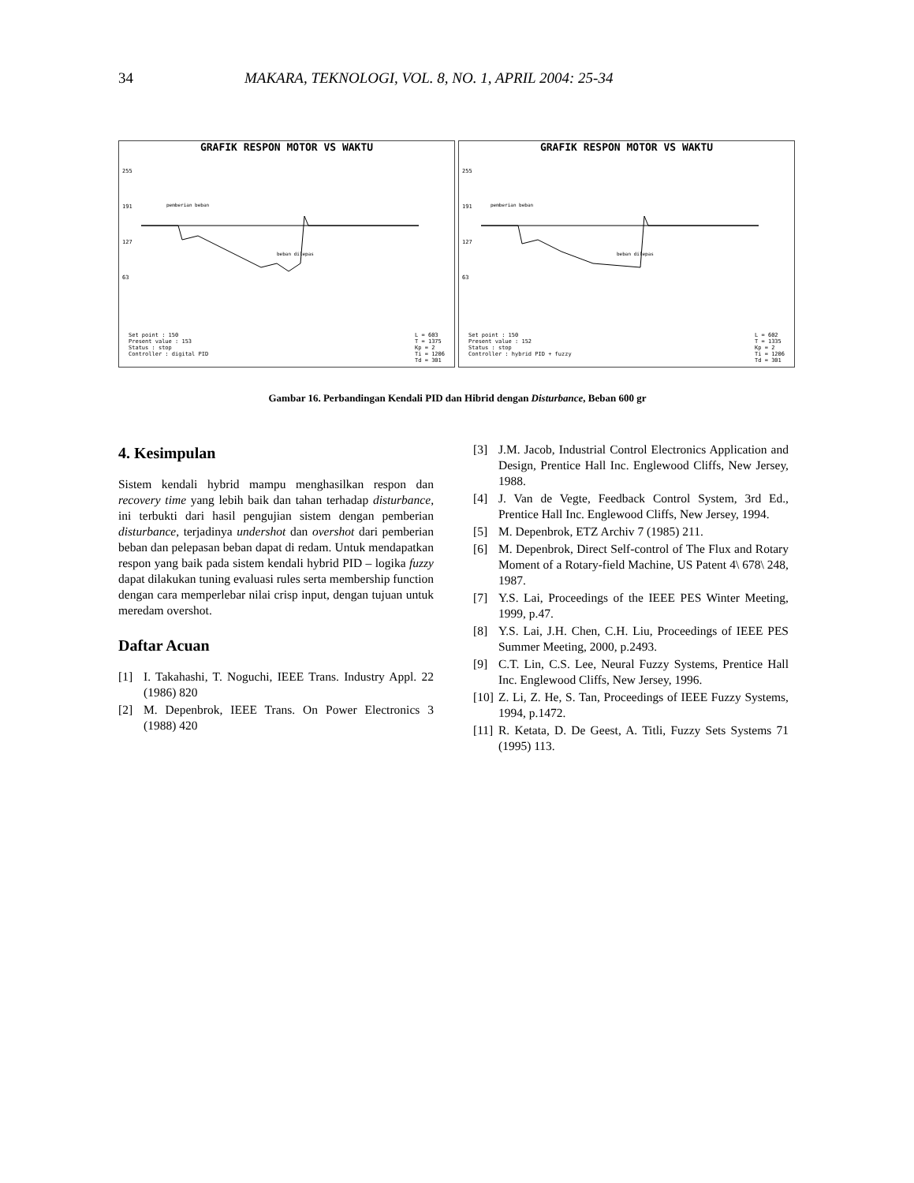34 MAKARA, TEKNOLOGI, VOL. 8, NO. 1, APRIL 2004: 25-34
GRAFIK RESPON MOTOR VS WAKTU
255
191
127
63
pemberian beban
beban dilepas
Set point : 150
Present value : 153
Status : stop
Controller : digital PID
L = 603
T = 1375
Kp = 2
Ti = 1206
Td = 301
GRAFIK RESPON MOTOR VS WAKTU
255
191
127
63
pemberian beban
beban dilepas
Set point : 150
Present value : 152
Status : stop
Controller : hybrid PID + fuzzy
L = 602
T = 1335
Kp = 2
Ti = 1206
Td = 301
Gambar 16. Perbandingan Kendali PID dan Hibrid dengan Disturbance, Beban 600 gr
4. Kesimpulan
Sistem kendali hybrid mampu menghasilkan respon dan recovery time yang lebih baik dan tahan terhadap disturbance, ini terbukti dari hasil pengujian sistem dengan pemberian disturbance, terjadinya undershot dan overshot dari pemberian beban dan pelepasan beban dapat di redam. Untuk mendapatkan respon yang baik pada sistem kendali hybrid PID – logika fuzzy dapat dilakukan tuning evaluasi rules serta membership function dengan cara memperlebar nilai crisp input, dengan tujuan untuk meredam overshot.
Daftar Acuan
[1] I. Takahashi, T. Noguchi, IEEE Trans. Industry Appl. 22 (1986) 820
[2] M. Depenbrok, IEEE Trans. On Power Electronics 3 (1988) 420
[3] J.M. Jacob, Industrial Control Electronics Application and Design, Prentice Hall Inc. Englewood Cliffs, New Jersey, 1988.
[4] J. Van de Vegte, Feedback Control System, 3rd Ed., Prentice Hall Inc. Englewood Cliffs, New Jersey, 1994.
[5] M. Depenbrok, ETZ Archiv 7 (1985) 211.
[6] M. Depenbrok, Direct Self-control of The Flux and Rotary Moment of a Rotary-field Machine, US Patent 4\ 678\ 248, 1987.
[7] Y.S. Lai, Proceedings of the IEEE PES Winter Meeting, 1999, p.47.
[8] Y.S. Lai, J.H. Chen, C.H. Liu, Proceedings of IEEE PES Summer Meeting, 2000, p.2493.
[9] C.T. Lin, C.S. Lee, Neural Fuzzy Systems, Prentice Hall Inc. Englewood Cliffs, New Jersey, 1996.
[10]
Z. Li, Z. He, S. Tan, Proceedings of IEEE Fuzzy Systems, 1994, p.1472.
[11]
R. Ketata, D. De Geest, A. Titli, Fuzzy Sets Systems 71 (1995) 113.